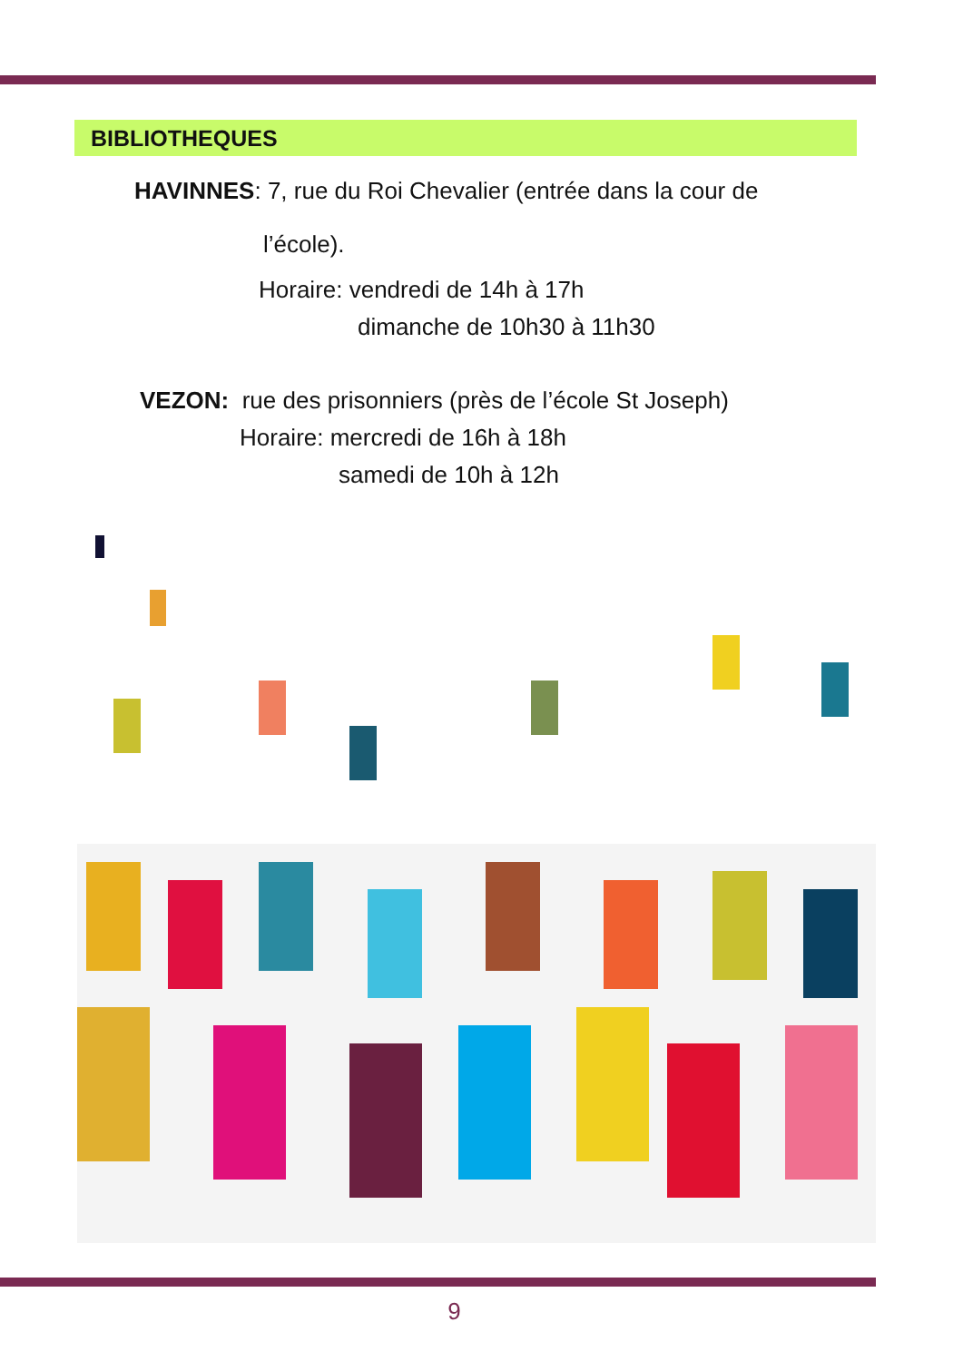BIBLIOTHEQUES
HAVINNES: 7, rue du Roi Chevalier (entrée dans la cour de
l’école).
Horaire: vendredi de 14h à 17h
dimanche de 10h30 à 11h30
VEZON: rue des prisonniers (près de l’école St Joseph)
Horaire: mercredi de 16h à 18h
samedi de 10h à 12h
9